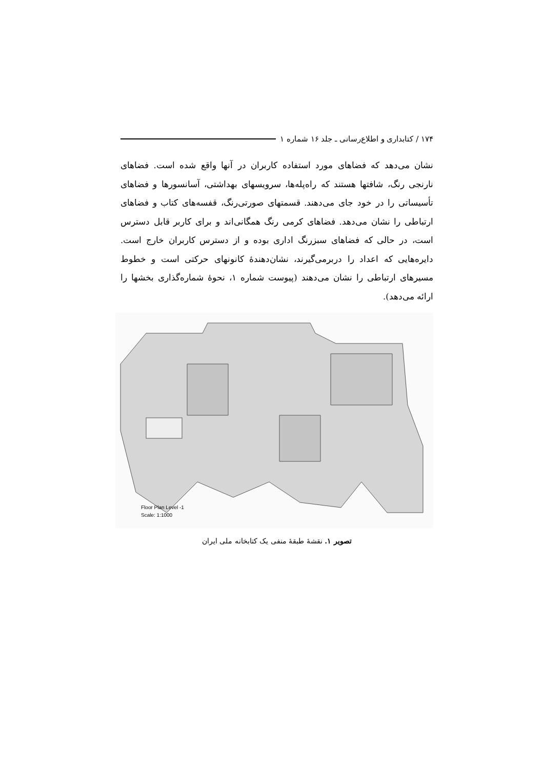۱۷۴ / کتابداری و اطلاع‌رسانی ـ جلد ۱۶ شماره ۱
نشان می‌دهد که فضاهای مورد استفاده کاربران در آنها واقع شده است. فضاهای نارنجی رنگ، شافتها هستند که راه‌پله‌ها، سرویسهای بهداشتی، آسانسورها و فضاهای تأسیساتی را در خود جای می‌دهند. قسمتهای صورتی‌رنگ، قفسه‌های کتاب و فضاهای ارتباطی را نشان می‌دهد. فضاهای کرمی رنگ همگانی‌اند و برای کاربر قابل دسترس است، در حالی که فضاهای سبزرنگ اداری بوده و از دسترس کاربران خارج است. دایره‌هایی که اعداد را دربرمی‌گیرند، نشان‌دهندهٔ کانونهای حرکتی است و خطوط مسیرهای ارتباطی را نشان می‌دهند (پیوست شماره ۱، نحوهٔ شماره‌گذاری بخشها را ارائه می‌دهد).
Floor Plan Level -1
Scale: 1:1000
تصویر ۱. نقشهٔ طبقهٔ منفی یک کتابخانه ملی ایران